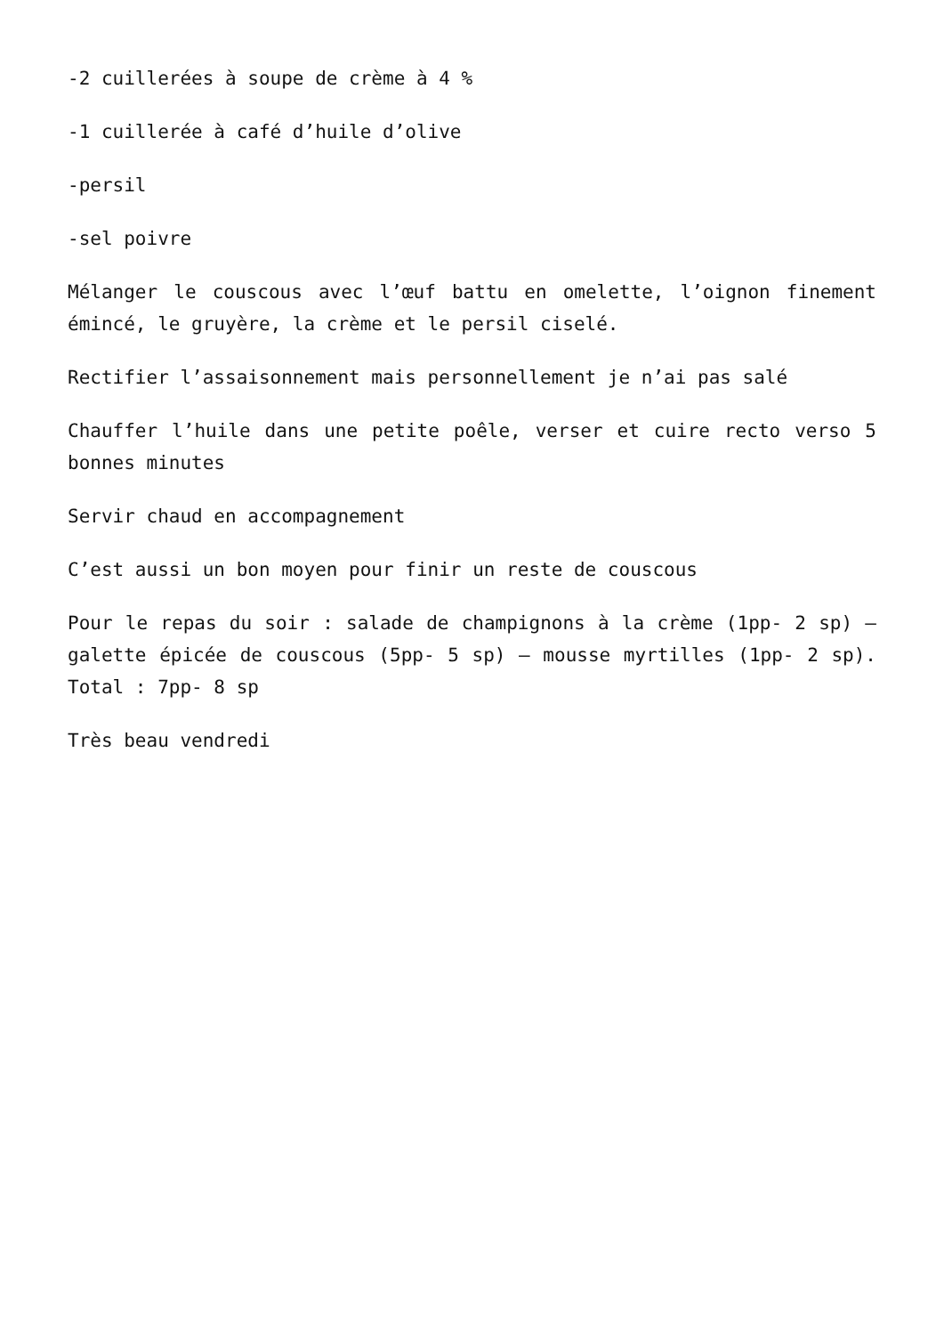-2 cuillerées à soupe de crème à 4 %
-1 cuillerée à café d’huile d’olive
-persil
-sel poivre
Mélanger le couscous avec l’œuf battu en omelette, l’oignon finement émincé, le gruyère, la crème et le persil ciselé.
Rectifier l’assaisonnement mais personnellement je n’ai pas salé
Chauffer l’huile dans une petite poêle, verser et cuire recto verso 5 bonnes minutes
Servir chaud en accompagnement
C’est aussi un bon moyen pour finir un reste de couscous
Pour le repas du soir : salade de champignons à la crème (1pp- 2 sp) – galette épicée de couscous (5pp- 5 sp) – mousse myrtilles (1pp- 2 sp). Total : 7pp- 8 sp
Très beau vendredi